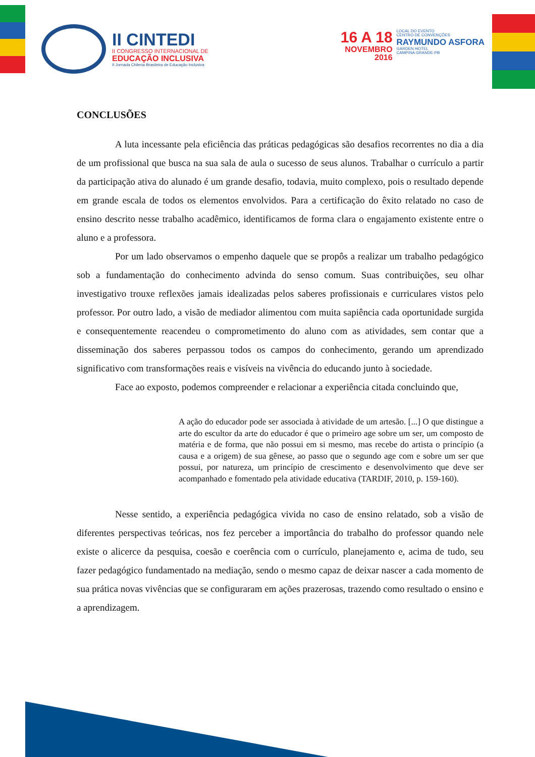II CINTEDI
II CONGRESSO INTERNACIONAL DE
EDUCAÇÃO INCLUSIVA
II Jornada Chilena Brasileira de Educação Inclusiva
16 A 18
NOVEMBRO
2016
LOCAL DO EVENTO
CENTRO DE CONVENÇÕES
RAYMUNDO ASFORA
GARDEN HOTEL
CAMPINA GRANDE-PB
CONCLUSÕES
A luta incessante pela eficiência das práticas pedagógicas são desafios recorrentes no dia a dia de um profissional que busca na sua sala de aula o sucesso de seus alunos. Trabalhar o currículo a partir da participação ativa do alunado é um grande desafio, todavia, muito complexo, pois o resultado depende em grande escala de todos os elementos envolvidos. Para a certificação do êxito relatado no caso de ensino descrito nesse trabalho acadêmico, identificamos de forma clara o engajamento existente entre o aluno e a professora.
Por um lado observamos o empenho daquele que se propôs a realizar um trabalho pedagógico sob a fundamentação do conhecimento advinda do senso comum. Suas contribuições, seu olhar investigativo trouxe reflexões jamais idealizadas pelos saberes profissionais e curriculares vistos pelo professor. Por outro lado, a visão de mediador alimentou com muita sapiência cada oportunidade surgida e consequentemente reacendeu o comprometimento do aluno com as atividades, sem contar que a disseminação dos saberes perpassou todos os campos do conhecimento, gerando um aprendizado significativo com transformações reais e visíveis na vivência do educando junto à sociedade.
Face ao exposto, podemos compreender e relacionar a experiência citada concluindo que,
A ação do educador pode ser associada à atividade de um artesão. [...] O que distingue a arte do escultor da arte do educador é que o primeiro age sobre um ser, um composto de matéria e de forma, que não possui em si mesmo, mas recebe do artista o princípio (a causa e a origem) de sua gênese, ao passo que o segundo age com e sobre um ser que possui, por natureza, um princípio de crescimento e desenvolvimento que deve ser acompanhado e fomentado pela atividade educativa (TARDIF, 2010, p. 159-160).
Nesse sentido, a experiência pedagógica vivida no caso de ensino relatado, sob a visão de diferentes perspectivas teóricas, nos fez perceber a importância do trabalho do professor quando nele existe o alicerce da pesquisa, coesão e coerência com o currículo, planejamento e, acima de tudo, seu fazer pedagógico fundamentado na mediação, sendo o mesmo capaz de deixar nascer a cada momento de sua prática novas vivências que se configuraram em ações prazerosas, trazendo como resultado o ensino e a aprendizagem.